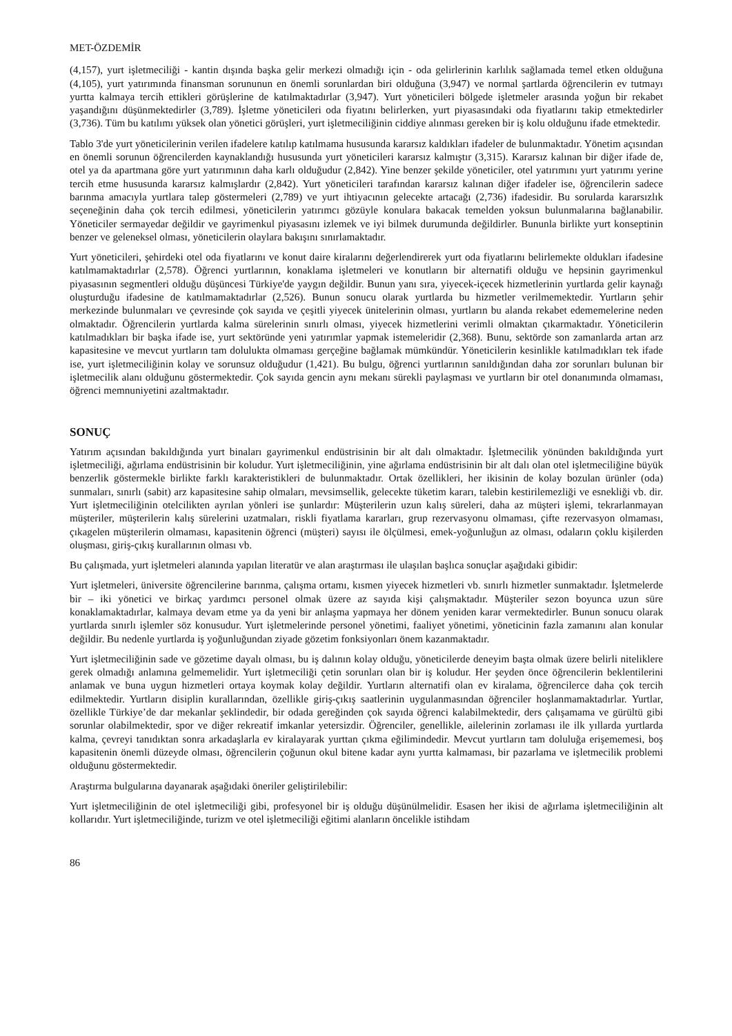MET-ÖZDEMİR
(4,157), yurt işletmeciliği - kantin dışında başka gelir merkezi olmadığı için - oda gelirlerinin karlılık sağlamada temel etken olduğuna (4,105), yurt yatırımında finansman sorununun en önemli sorunlardan biri olduğuna (3,947) ve normal şartlarda öğrencilerin ev tutmayı yurtta kalmaya tercih ettikleri görüşlerine de katılmaktadırlar (3,947). Yurt yöneticileri bölgede işletmeler arasında yoğun bir rekabet yaşandığını düşünmektedirler (3,789). İşletme yöneticileri oda fiyatını belirlerken, yurt piyasasındaki oda fiyatlarını takip etmektedirler (3,736). Tüm bu katılımı yüksek olan yönetici görüşleri, yurt işletmeciliğinin ciddiye alınması gereken bir iş kolu olduğunu ifade etmektedir.
Tablo 3'de yurt yöneticilerinin verilen ifadelere katılıp katılmama hususunda kararsız kaldıkları ifadeler de bulunmaktadır. Yönetim açısından en önemli sorunun öğrencilerden kaynaklandığı hususunda yurt yöneticileri kararsız kalmıştır (3,315). Kararsız kalınan bir diğer ifade de, otel ya da apartmana göre yurt yatırımının daha karlı olduğudur (2,842). Yine benzer şekilde yöneticiler, otel yatırımını yurt yatırımı yerine tercih etme hususunda kararsız kalmışlardır (2,842). Yurt yöneticileri tarafından kararsız kalınan diğer ifadeler ise, öğrencilerin sadece barınma amacıyla yurtlara talep göstermeleri (2,789) ve yurt ihtiyacının gelecekte artacağı (2,736) ifadesidir. Bu sorularda kararsızlık seçeneğinin daha çok tercih edilmesi, yöneticilerin yatırımcı gözüyle konulara bakacak temelden yoksun bulunmalarına bağlanabilir. Yöneticiler sermayedar değildir ve gayrimenkul piyasasını izlemek ve iyi bilmek durumunda değildirler. Bununla birlikte yurt konseptinin benzer ve geleneksel olması, yöneticilerin olaylara bakışını sınırlamaktadır.
Yurt yöneticileri, şehirdeki otel oda fiyatlarını ve konut daire kiralarını değerlendirerek yurt oda fiyatlarını belirlemekte oldukları ifadesine katılmamaktadırlar (2,578). Öğrenci yurtlarının, konaklama işletmeleri ve konutların bir alternatifi olduğu ve hepsinin gayrimenkul piyasasının segmentleri olduğu düşüncesi Türkiye'de yaygın değildir. Bunun yanı sıra, yiyecek-içecek hizmetlerinin yurtlarda gelir kaynağı oluşturduğu ifadesine de katılmamaktadırlar (2,526). Bunun sonucu olarak yurtlarda bu hizmetler verilmemektedir. Yurtların şehir merkezinde bulunmaları ve çevresinde çok sayıda ve çeşitli yiyecek ünitelerinin olması, yurtların bu alanda rekabet edememelerine neden olmaktadır. Öğrencilerin yurtlarda kalma sürelerinin sınırlı olması, yiyecek hizmetlerini verimli olmaktan çıkarmaktadır. Yöneticilerin katılmadıkları bir başka ifade ise, yurt sektöründe yeni yatırımlar yapmak istemeleridir (2,368). Bunu, sektörde son zamanlarda artan arz kapasitesine ve mevcut yurtların tam dolulukta olmaması gerçeğine bağlamak mümkündür. Yöneticilerin kesinlikle katılmadıkları tek ifade ise, yurt işletmeciliğinin kolay ve sorunsuz olduğudur (1,421). Bu bulgu, öğrenci yurtlarının sanıldığından daha zor sorunları bulunan bir işletmecilik alanı olduğunu göstermektedir. Çok sayıda gencin aynı mekanı sürekli paylaşması ve yurtların bir otel donanımında olmaması, öğrenci memnuniyetini azaltmaktadır.
SONUÇ
Yatırım açısından bakıldığında yurt binaları gayrimenkul endüstrisinin bir alt dalı olmaktadır. İşletmecilik yönünden bakıldığında yurt işletmeciliği, ağırlama endüstrisinin bir koludur. Yurt işletmeciliğinin, yine ağırlama endüstrisinin bir alt dalı olan otel işletmeciliğine büyük benzerlik göstermekle birlikte farklı karakteristikleri de bulunmaktadır. Ortak özellikleri, her ikisinin de kolay bozulan ürünler (oda) sunmaları, sınırlı (sabit) arz kapasitesine sahip olmaları, mevsimsellik, gelecekte tüketim kararı, talebin kestirilemezliği ve esnekliği vb. dir. Yurt işletmeciliğinin otelcilikten ayrılan yönleri ise şunlardır: Müşterilerin uzun kalış süreleri, daha az müşteri işlemi, tekrarlanmayan müşteriler, müşterilerin kalış sürelerini uzatmaları, riskli fiyatlama kararları, grup rezervasyonu olmaması, çifte rezervasyon olmaması, çıkagelen müşterilerin olmaması, kapasitenin öğrenci (müşteri) sayısı ile ölçülmesi, emek-yoğunluğun az olması, odaların çoklu kişilerden oluşması, giriş-çıkış kurallarının olması vb.
Bu çalışmada, yurt işletmeleri alanında yapılan literatür ve alan araştırması ile ulaşılan başlıca sonuçlar aşağıdaki gibidir:
Yurt işletmeleri, üniversite öğrencilerine barınma, çalışma ortamı, kısmen yiyecek hizmetleri vb. sınırlı hizmetler sunmaktadır. İşletmelerde bir – iki yönetici ve birkaç yardımcı personel olmak üzere az sayıda kişi çalışmaktadır. Müşteriler sezon boyunca uzun süre konaklamaktadırlar, kalmaya devam etme ya da yeni bir anlaşma yapmaya her dönem yeniden karar vermektedirler. Bunun sonucu olarak yurtlarda sınırlı işlemler söz konusudur. Yurt işletmelerinde personel yönetimi, faaliyet yönetimi, yöneticinin fazla zamanını alan konular değildir. Bu nedenle yurtlarda iş yoğunluğundan ziyade gözetim fonksiyonları önem kazanmaktadır.
Yurt işletmeciliğinin sade ve gözetime dayalı olması, bu iş dalının kolay olduğu, yöneticilerde deneyim başta olmak üzere belirli niteliklere gerek olmadığı anlamına gelmemelidir. Yurt işletmeciliği çetin sorunları olan bir iş koludur. Her şeyden önce öğrencilerin beklentilerini anlamak ve buna uygun hizmetleri ortaya koymak kolay değildir. Yurtların alternatifi olan ev kiralama, öğrencilerce daha çok tercih edilmektedir. Yurtların disiplin kurallarından, özellikle giriş-çıkış saatlerinin uygulanmasından öğrenciler hoşlanmamaktadırlar. Yurtlar, özellikle Türkiye’de dar mekanlar şeklindedir, bir odada gereğinden çok sayıda öğrenci kalabilmektedir, ders çalışamama ve gürültü gibi sorunlar olabilmektedir, spor ve diğer rekreatif imkanlar yetersizdir. Öğrenciler, genellikle, ailelerinin zorlaması ile ilk yıllarda yurtlarda kalma, çevreyi tanıdıktan sonra arkadaşlarla ev kiralayarak yurttan çıkma eğilimindedir. Mevcut yurtların tam doluluğa erişememesi, boş kapasitenin önemli düzeyde olması, öğrencilerin çoğunun okul bitene kadar aynı yurtta kalmaması, bir pazarlama ve işletmecilik problemi olduğunu göstermektedir.
Araştırma bulgularına dayanarak aşağıdaki öneriler geliştirilebilir:
Yurt işletmeciliğinin de otel işletmeciliği gibi, profesyonel bir iş olduğu düşünülmelidir. Esasen her ikisi de ağırlama işletmeciliğinin alt kollarıdır. Yurt işletmeciliğinde, turizm ve otel işletmeciliği eğitimi alanların öncelikle istihdam
86